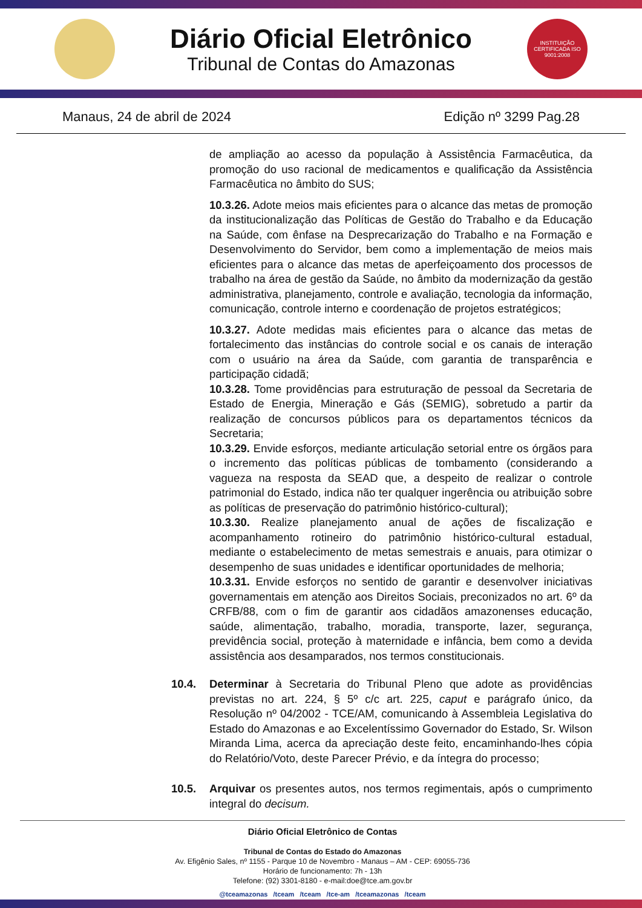Diário Oficial Eletrônico
Tribunal de Contas do Amazonas
INSTITUIÇÃO CERTIFICADA ISO 9001:2008
Manaus, 24 de abril de 2024 Edição nº 3299 Pag.28
de ampliação ao acesso da população à Assistência Farmacêutica, da promoção do uso racional de medicamentos e qualificação da Assistência Farmacêutica no âmbito do SUS;
10.3.26. Adote meios mais eficientes para o alcance das metas de promoção da institucionalização das Políticas de Gestão do Trabalho e da Educação na Saúde, com ênfase na Desprecarização do Trabalho e na Formação e Desenvolvimento do Servidor, bem como a implementação de meios mais eficientes para o alcance das metas de aperfeiçoamento dos processos de trabalho na área de gestão da Saúde, no âmbito da modernização da gestão administrativa, planejamento, controle e avaliação, tecnologia da informação, comunicação, controle interno e coordenação de projetos estratégicos;
10.3.27. Adote medidas mais eficientes para o alcance das metas de fortalecimento das instâncias do controle social e os canais de interação com o usuário na área da Saúde, com garantia de transparência e participação cidadã;
10.3.28. Tome providências para estruturação de pessoal da Secretaria de Estado de Energia, Mineração e Gás (SEMIG), sobretudo a partir da realização de concursos públicos para os departamentos técnicos da Secretaria;
10.3.29. Envide esforços, mediante articulação setorial entre os órgãos para o incremento das políticas públicas de tombamento (considerando a vagueza na resposta da SEAD que, a despeito de realizar o controle patrimonial do Estado, indica não ter qualquer ingerência ou atribuição sobre as políticas de preservação do patrimônio histórico-cultural);
10.3.30. Realize planejamento anual de ações de fiscalização e acompanhamento rotineiro do patrimônio histórico-cultural estadual, mediante o estabelecimento de metas semestrais e anuais, para otimizar o desempenho de suas unidades e identificar oportunidades de melhoria;
10.3.31. Envide esforços no sentido de garantir e desenvolver iniciativas governamentais em atenção aos Direitos Sociais, preconizados no art. 6º da CRFB/88, com o fim de garantir aos cidadãos amazonenses educação, saúde, alimentação, trabalho, moradia, transporte, lazer, segurança, previdência social, proteção à maternidade e infância, bem como a devida assistência aos desamparados, nos termos constitucionais.
10.4. Determinar à Secretaria do Tribunal Pleno que adote as providências previstas no art. 224, § 5º c/c art. 225, caput e parágrafo único, da Resolução nº 04/2002 - TCE/AM, comunicando à Assembleia Legislativa do Estado do Amazonas e ao Excelentíssimo Governador do Estado, Sr. Wilson Miranda Lima, acerca da apreciação deste feito, encaminhando-lhes cópia do Relatório/Voto, deste Parecer Prévio, e da íntegra do processo;
10.5. Arquivar os presentes autos, nos termos regimentais, após o cumprimento integral do decisum.
Diário Oficial Eletrônico de Contas
Tribunal de Contas do Estado do Amazonas
Av. Efigênio Sales, nº 1155 - Parque 10 de Novembro - Manaus – AM - CEP: 69055-736
Horário de funcionamento: 7h - 13h
Telefone: (92) 3301-8180 - e-mail:doe@tce.am.gov.br
@tceamazonas /tceam /tceam /tce-am /tceamazonas /tceam